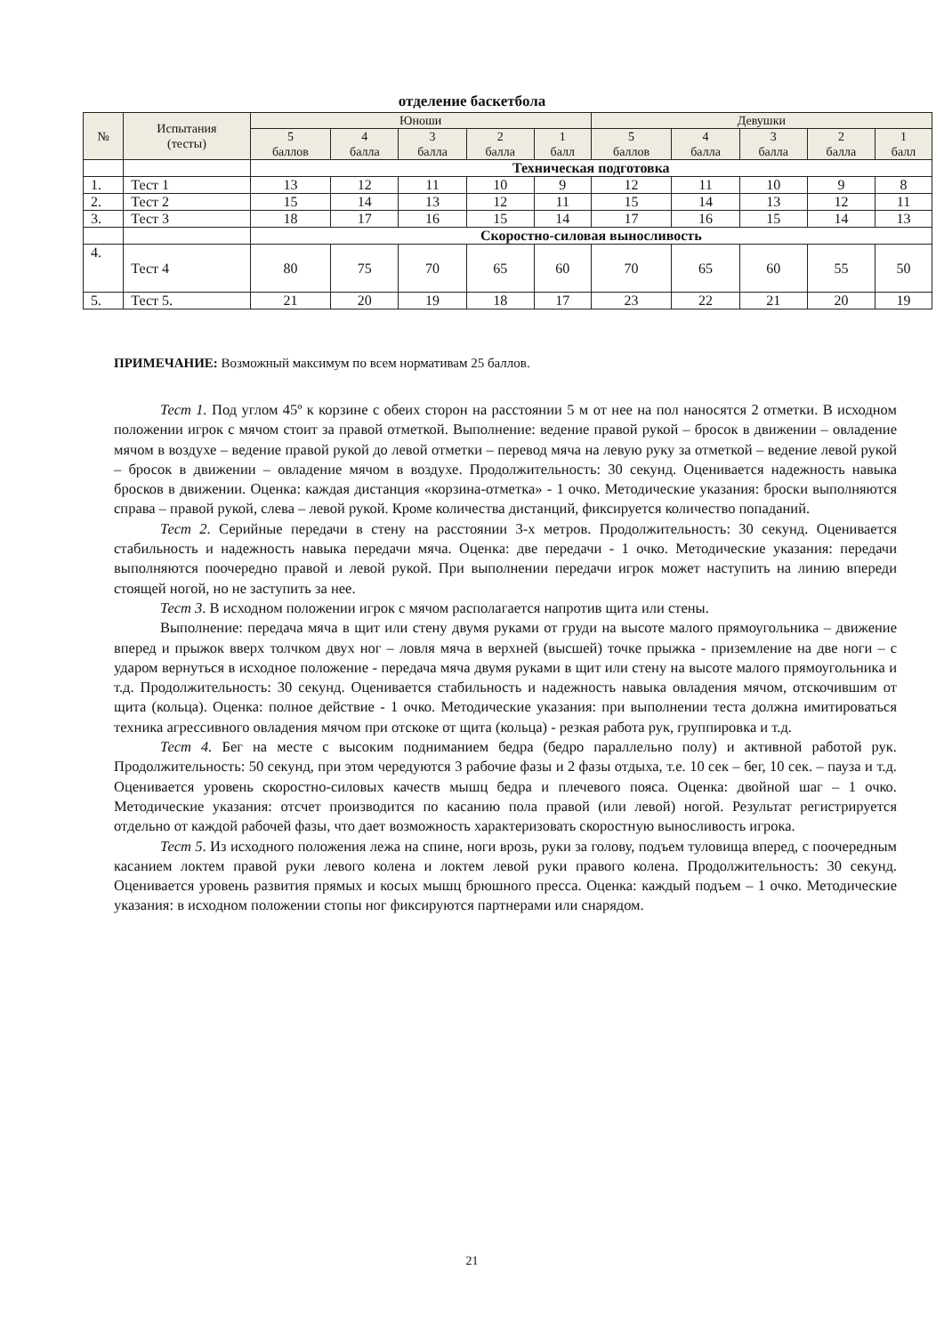отделение баскетбола
| № | Испытания (тесты) | Юноши | | | | | Девушки | | | | |
| --- | --- | --- | --- | --- | --- | --- | --- | --- | --- | --- | --- |
| | | 5 баллов | 4 балла | 3 балла | 2 балла | 1 балл | 5 баллов | 4 балла | 3 балла | 2 балла | 1 балл |
| | | Техническая подготовка | | | | | | | | | |
| 1. | Тест 1 | 13 | 12 | 11 | 10 | 9 | 12 | 11 | 10 | 9 | 8 |
| 2. | Тест 2 | 15 | 14 | 13 | 12 | 11 | 15 | 14 | 13 | 12 | 11 |
| 3. | Тест 3 | 18 | 17 | 16 | 15 | 14 | 17 | 16 | 15 | 14 | 13 |
| | | Скоростно-силовая выносливость | | | | | | | | | |
| 4. | Тест 4 | 80 | 75 | 70 | 65 | 60 | 70 | 65 | 60 | 55 | 50 |
| 5. | Тест 5. | 21 | 20 | 19 | 18 | 17 | 23 | 22 | 21 | 20 | 19 |
ПРИМЕЧАНИЕ: Возможный максимум по всем нормативам 25 баллов.
Тест 1. Под углом 45º к корзине с обеих сторон на расстоянии 5 м от нее на пол наносятся 2 отметки. В исходном положении игрок с мячом стоит за правой отметкой. Выполнение: ведение правой рукой – бросок в движении – овладение мячом в воздухе – ведение правой рукой до левой отметки – перевод мяча на левую руку за отметкой – ведение левой рукой – бросок в движении – овладение мячом в воздухе. Продолжительность: 30 секунд. Оценивается надежность навыка бросков в движении. Оценка: каждая дистанция «корзина-отметка» - 1 очко. Методические указания: броски выполняются справа – правой рукой, слева – левой рукой. Кроме количества дистанций, фиксируется количество попаданий.
Тест 2. Серийные передачи в стену на расстоянии 3-х метров. Продолжительность: 30 секунд. Оценивается стабильность и надежность навыка передачи мяча. Оценка: две передачи - 1 очко. Методические указания: передачи выполняются поочередно правой и левой рукой. При выполнении передачи игрок может наступить на линию впереди стоящей ногой, но не заступить за нее.
Тест 3. В исходном положении игрок с мячом располагается напротив щита или стены.
Выполнение: передача мяча в щит или стену двумя руками от груди на высоте малого прямоугольника – движение вперед и прыжок вверх толчком двух ног – ловля мяча в верхней (высшей) точке прыжка - приземление на две ноги – с ударом вернуться в исходное положение - передача мяча двумя руками в щит или стену на высоте малого прямоугольника и т.д. Продолжительность: 30 секунд. Оценивается стабильность и надежность навыка овладения мячом, отскочившим от щита (кольца). Оценка: полное действие - 1 очко. Методические указания: при выполнении теста должна имитироваться техника агрессивного овладения мячом при отскоке от щита (кольца) - резкая работа рук, группировка и т.д.
Тест 4. Бег на месте с высоким подниманием бедра (бедро параллельно полу) и активной работой рук. Продолжительность: 50 секунд, при этом чередуются 3 рабочие фазы и 2 фазы отдыха, т.е. 10 сек – бег, 10 сек. – пауза и т.д. Оценивается уровень скоростно-силовых качеств мышц бедра и плечевого пояса. Оценка: двойной шаг – 1 очко. Методические указания: отсчет производится по касанию пола правой (или левой) ногой. Результат регистрируется отдельно от каждой рабочей фазы, что дает возможность характеризовать скоростную выносливость игрока.
Тест 5. Из исходного положения лежа на спине, ноги врозь, руки за голову, подъем туловища вперед, с поочередным касанием локтем правой руки левого колена и локтем левой руки правого колена. Продолжительность: 30 секунд. Оценивается уровень развития прямых и косых мышц брюшного пресса. Оценка: каждый подъем – 1 очко. Методические указания: в исходном положении стопы ног фиксируются партнерами или снарядом.
21